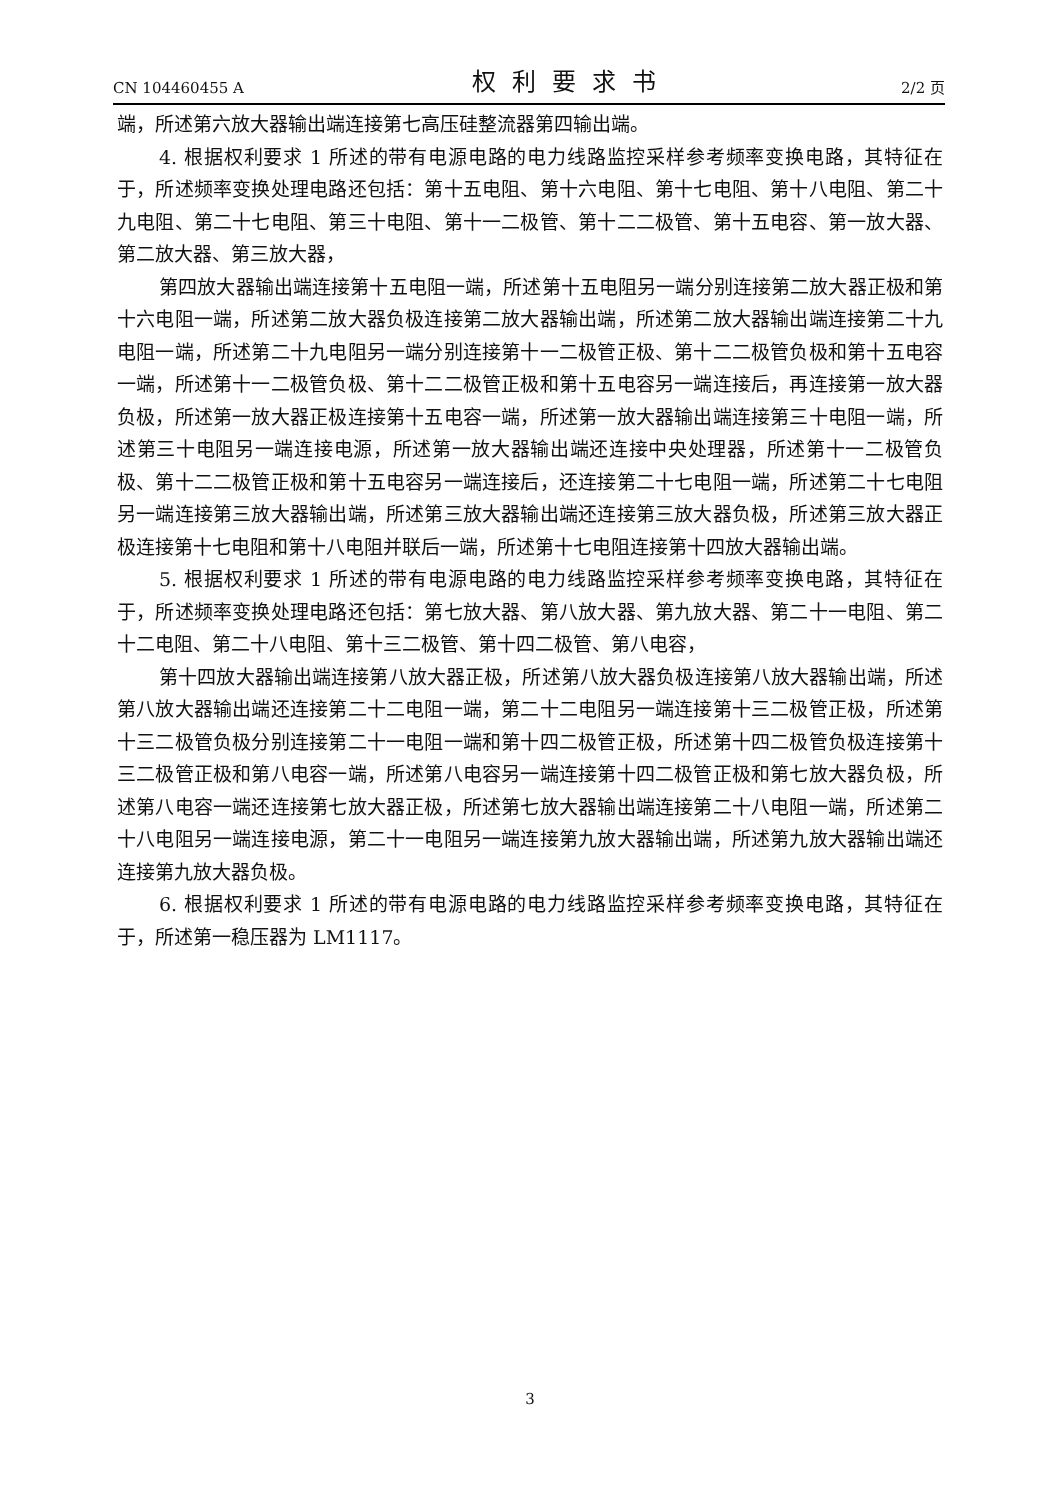CN 104460455 A 权利要求书 2/2 页
端，所述第六放大器输出端连接第七高压硅整流器第四输出端。
4. 根据权利要求 1 所述的带有电源电路的电力线路监控采样参考频率变换电路，其特征在于，所述频率变换处理电路还包括：第十五电阻、第十六电阻、第十七电阻、第十八电阻、第二十九电阻、第二十七电阻、第三十电阻、第十一二极管、第十二二极管、第十五电容、第一放大器、第二放大器、第三放大器，
第四放大器输出端连接第十五电阻一端，所述第十五电阻另一端分别连接第二放大器正极和第十六电阻一端，所述第二放大器负极连接第二放大器输出端，所述第二放大器输出端连接第二十九电阻一端，所述第二十九电阻另一端分别连接第十一二极管正极、第十二二极管负极和第十五电容一端，所述第十一二极管负极、第十二二极管正极和第十五电容另一端连接后，再连接第一放大器负极，所述第一放大器正极连接第十五电容一端，所述第一放大器输出端连接第三十电阻一端，所述第三十电阻另一端连接电源，所述第一放大器输出端还连接中央处理器，所述第十一二极管负极、第十二二极管正极和第十五电容另一端连接后，还连接第二十七电阻一端，所述第二十七电阻另一端连接第三放大器输出端，所述第三放大器输出端还连接第三放大器负极，所述第三放大器正极连接第十七电阻和第十八电阻并联后一端，所述第十七电阻连接第十四放大器输出端。
5. 根据权利要求 1 所述的带有电源电路的电力线路监控采样参考频率变换电路，其特征在于，所述频率变换处理电路还包括：第七放大器、第八放大器、第九放大器、第二十一电阻、第二十二电阻、第二十八电阻、第十三二极管、第十四二极管、第八电容，
第十四放大器输出端连接第八放大器正极，所述第八放大器负极连接第八放大器输出端，所述第八放大器输出端还连接第二十二电阻一端，第二十二电阻另一端连接第十三二极管正极，所述第十三二极管负极分别连接第二十一电阻一端和第十四二极管正极，所述第十四二极管负极连接第十三二极管正极和第八电容一端，所述第八电容另一端连接第十四二极管正极和第七放大器负极，所述第八电容一端还连接第七放大器正极，所述第七放大器输出端连接第二十八电阻一端，所述第二十八电阻另一端连接电源，第二十一电阻另一端连接第九放大器输出端，所述第九放大器输出端还连接第九放大器负极。
6. 根据权利要求 1 所述的带有电源电路的电力线路监控采样参考频率变换电路，其特征在于，所述第一稳压器为 LM1117。
3